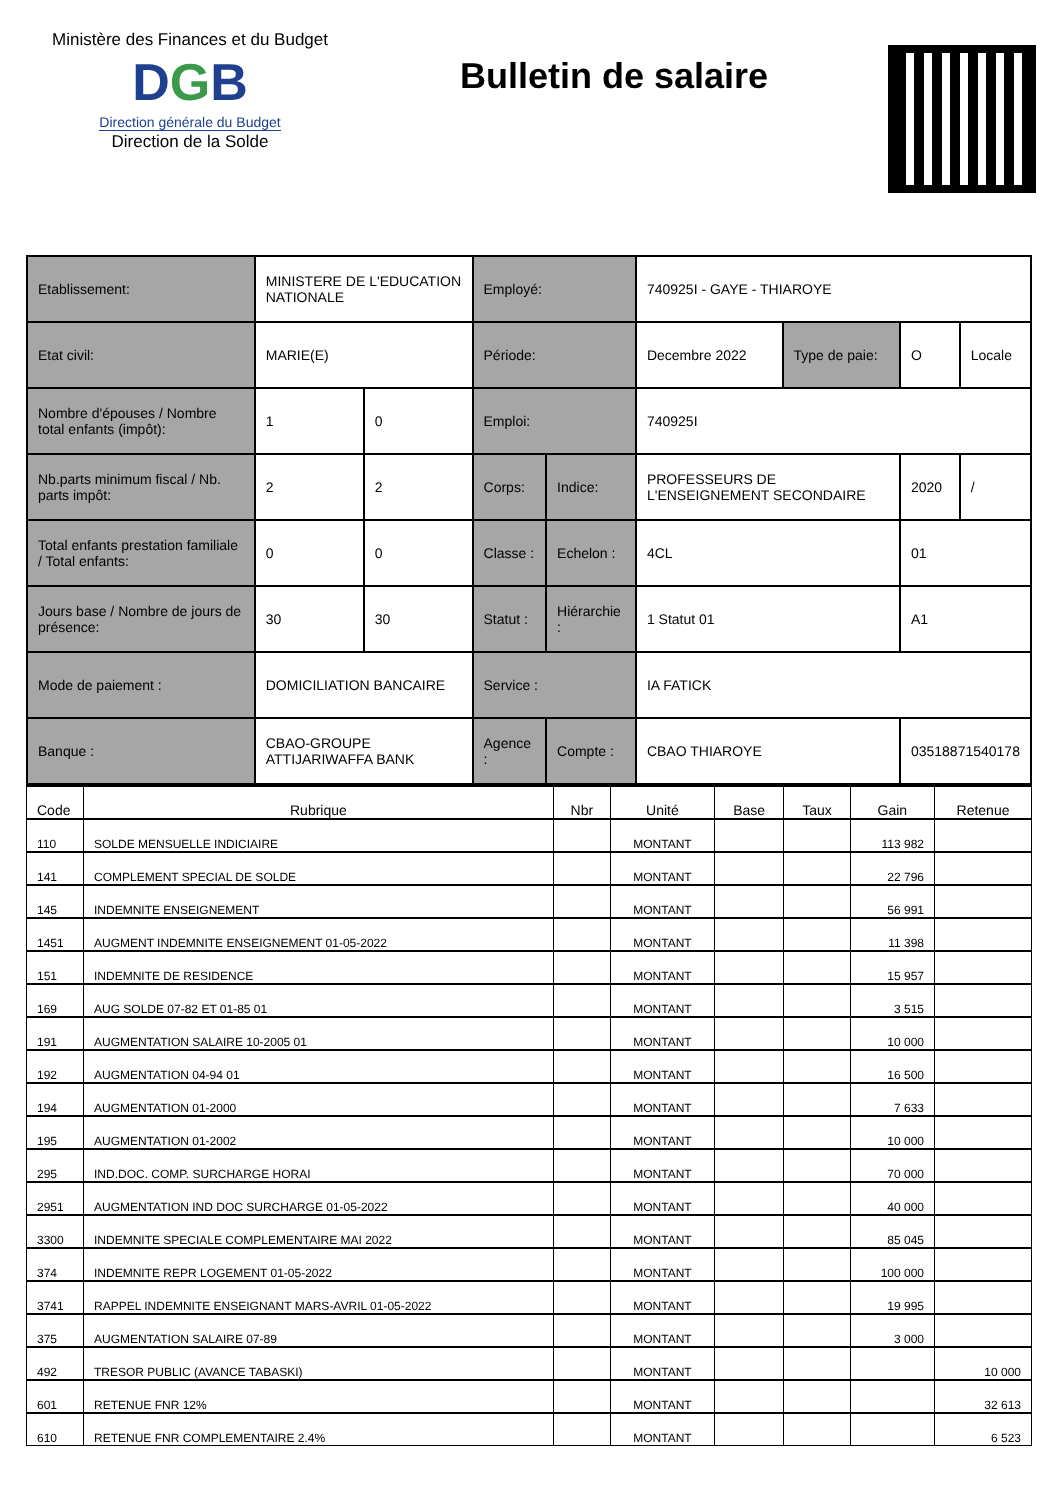Ministère des Finances et du Budget
DGB
Direction générale du Budget
Direction de la Solde
Bulletin de salaire
| Etablissement: | MINISTERE DE L'EDUCATION NATIONALE | | Employé: | | 740925I - GAYE - THIAROYE | | | |
| Etat civil: | MARIE(E) | | Période: | | Decembre 2022 | Type de paie: | O | Locale |
| Nombre d'épouses / Nombre total enfants (impôt): | 1 | 0 | Emploi: | | 740925I | | | |
| Nb.parts minimum fiscal / Nb. parts impôt: | 2 | 2 | Corps: | Indice: | PROFESSEURS DE L'ENSEIGNEMENT SECONDAIRE | | 2020 | / |
| Total enfants prestation familiale / Total enfants: | 0 | 0 | Classe : | Echelon : | 4CL | | 01 | |
| Jours base / Nombre de jours de présence: | 30 | 30 | Statut : | Hiérarchie : | 1 Statut 01 | | A1 | |
| Mode de paiement : | DOMICILIATION BANCAIRE | | Service : | | IA FATICK | | | |
| Banque : | CBAO-GROUPE ATTIJARIWAFFA BANK | | Agence : | Compte : | CBAO THIAROYE | | 03518871540178 | |
| Code | Rubrique | Nbr | Unité | Base | Taux | Gain | Retenue |
| --- | --- | --- | --- | --- | --- | --- | --- |
| 110 | SOLDE MENSUELLE INDICIAIRE | | MONTANT | | | 113 982 | |
| 141 | COMPLEMENT SPECIAL DE SOLDE | | MONTANT | | | 22 796 | |
| 145 | INDEMNITE ENSEIGNEMENT | | MONTANT | | | 56 991 | |
| 1451 | AUGMENT INDEMNITE ENSEIGNEMENT 01-05-2022 | | MONTANT | | | 11 398 | |
| 151 | INDEMNITE DE RESIDENCE | | MONTANT | | | 15 957 | |
| 169 | AUG SOLDE 07-82 ET 01-85 01 | | MONTANT | | | 3 515 | |
| 191 | AUGMENTATION SALAIRE 10-2005 01 | | MONTANT | | | 10 000 | |
| 192 | AUGMENTATION 04-94 01 | | MONTANT | | | 16 500 | |
| 194 | AUGMENTATION 01-2000 | | MONTANT | | | 7 633 | |
| 195 | AUGMENTATION 01-2002 | | MONTANT | | | 10 000 | |
| 295 | IND.DOC. COMP. SURCHARGE HORAI | | MONTANT | | | 70 000 | |
| 2951 | AUGMENTATION IND DOC SURCHARGE 01-05-2022 | | MONTANT | | | 40 000 | |
| 3300 | INDEMNITE SPECIALE COMPLEMENTAIRE MAI 2022 | | MONTANT | | | 85 045 | |
| 374 | INDEMNITE REPR LOGEMENT 01-05-2022 | | MONTANT | | | 100 000 | |
| 3741 | RAPPEL INDEMNITE ENSEIGNANT MARS-AVRIL 01-05-2022 | | MONTANT | | | 19 995 | |
| 375 | AUGMENTATION SALAIRE 07-89 | | MONTANT | | | 3 000 | |
| 492 | TRESOR PUBLIC (AVANCE TABASKI) | | MONTANT | | | | 10 000 |
| 601 | RETENUE FNR 12% | | MONTANT | | | | 32 613 |
| 610 | RETENUE FNR COMPLEMENTAIRE 2.4% | | MONTANT | | | | 6 523 |